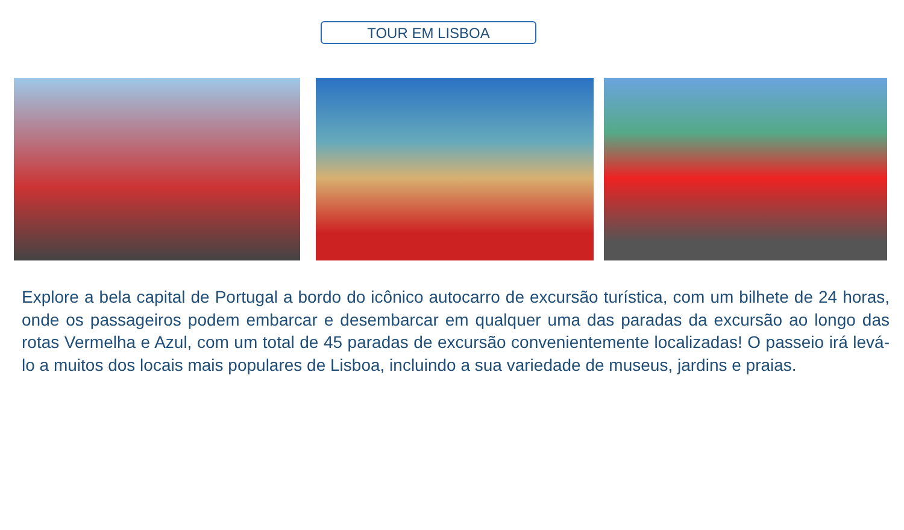TOUR EM LISBOA
Explore a bela capital de Portugal a bordo do icônico autocarro de excursão turística, com um bilhete de 24 horas, onde os passageiros podem embarcar e desembarcar em qualquer uma das paradas da excursão ao longo das rotas Vermelha e Azul, com um total de 45 paradas de excursão convenientemente localizadas! O passeio irá levá-lo a muitos dos locais mais populares de Lisboa, incluindo a sua variedade de museus, jardins e praias.